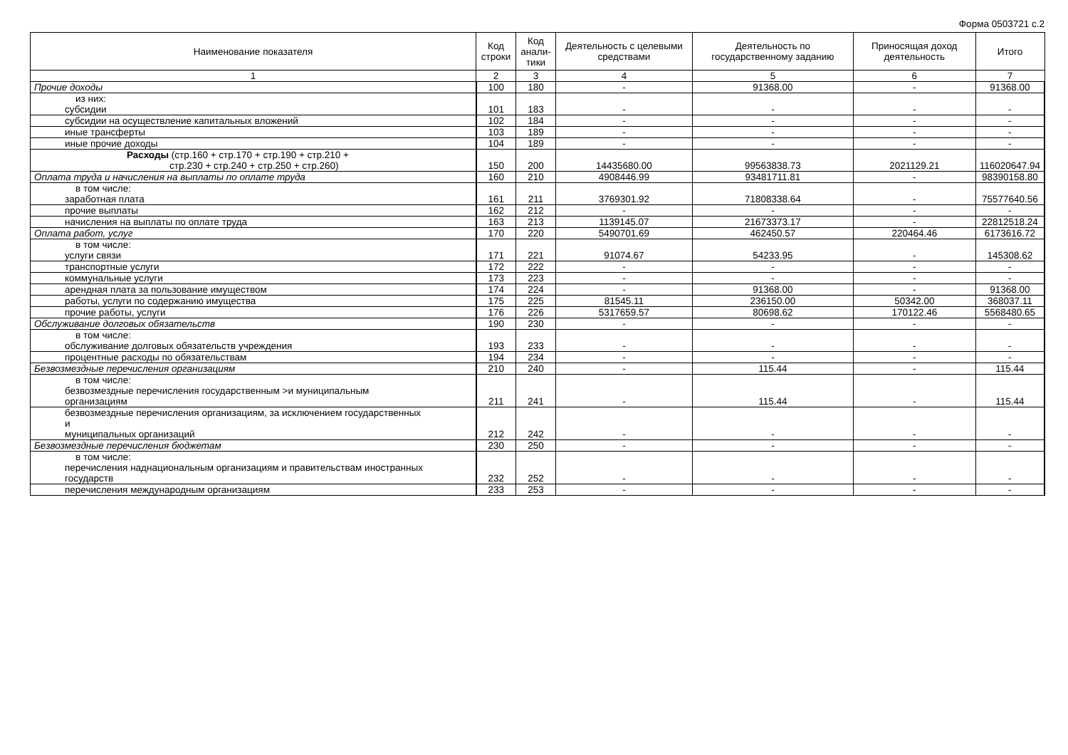Форма 0503721 с.2
| Наименование показателя | Код строки | Код анали-тики | Деятельность с целевыми средствами | Деятельность по государственному заданию | Приносящая доход деятельность | Итого |
| --- | --- | --- | --- | --- | --- | --- |
| 1 | 2 | 3 | 4 | 5 | 6 | 7 |
| Прочие доходы | 100 | 180 | - | 91368.00 | - | 91368.00 |
| из них: субсидии | 101 | 183 | - | - | - | - |
| субсидии на осуществление капитальных вложений | 102 | 184 | - | - | - | - |
| иные трансферты | 103 | 189 | - | - | - | - |
| иные прочие доходы | 104 | 189 | - | - | - | - |
| Расходы (стр.160 + стр.170 + стр.190 + стр.210 + стр.230 + стр.240 + стр.250 + стр.260) | 150 | 200 | 14435680.00 | 99563838.73 | 2021129.21 | 116020647.94 |
| Оплата труда и начисления на выплаты по оплате труда | 160 | 210 | 4908446.99 | 93481711.81 | - | 98390158.80 |
| в том числе: заработная плата | 161 | 211 | 3769301.92 | 71808338.64 | - | 75577640.56 |
| прочие выплаты | 162 | 212 | - | - | - | - |
| начисления на выплаты по оплате труда | 163 | 213 | 1139145.07 | 21673373.17 | - | 22812518.24 |
| Оплата работ, услуг | 170 | 220 | 5490701.69 | 462450.57 | 220464.46 | 6173616.72 |
| в том числе: услуги связи | 171 | 221 | 91074.67 | 54233.95 | - | 145308.62 |
| транспортные услуги | 172 | 222 | - | - | - | - |
| коммунальные услуги | 173 | 223 | - | - | - | - |
| арендная плата за пользование имуществом | 174 | 224 | - | 91368.00 | - | 91368.00 |
| работы, услуги по содержанию имущества | 175 | 225 | 81545.11 | 236150.00 | 50342.00 | 368037.11 |
| прочие работы, услуги | 176 | 226 | 5317659.57 | 80698.62 | 170122.46 | 5568480.65 |
| Обслуживание долговых обязательств | 190 | 230 | - | - | - | - |
| в том числе: обслуживание долговых обязательств учреждения | 193 | 233 | - | - | - | - |
| процентные расходы по обязательствам | 194 | 234 | - | - | - | - |
| Безвозмездные перечисления организациям | 210 | 240 | - | 115.44 | - | 115.44 |
| в том числе: безвозмездные перечисления государственным >и муниципальным организациям | 211 | 241 | - | 115.44 | - | 115.44 |
| безвозмездные перечисления организациям, за исключением государственных и муниципальных организаций | 212 | 242 | - | - | - | - |
| Безвозмездные перечисления бюджетам | 230 | 250 | - | - | - | - |
| в том числе: перечисления наднациональным организациям и правительствам иностранных государств | 232 | 252 | - | - | - | - |
| перечисления международным организациям | 233 | 253 | - | - | - | - |